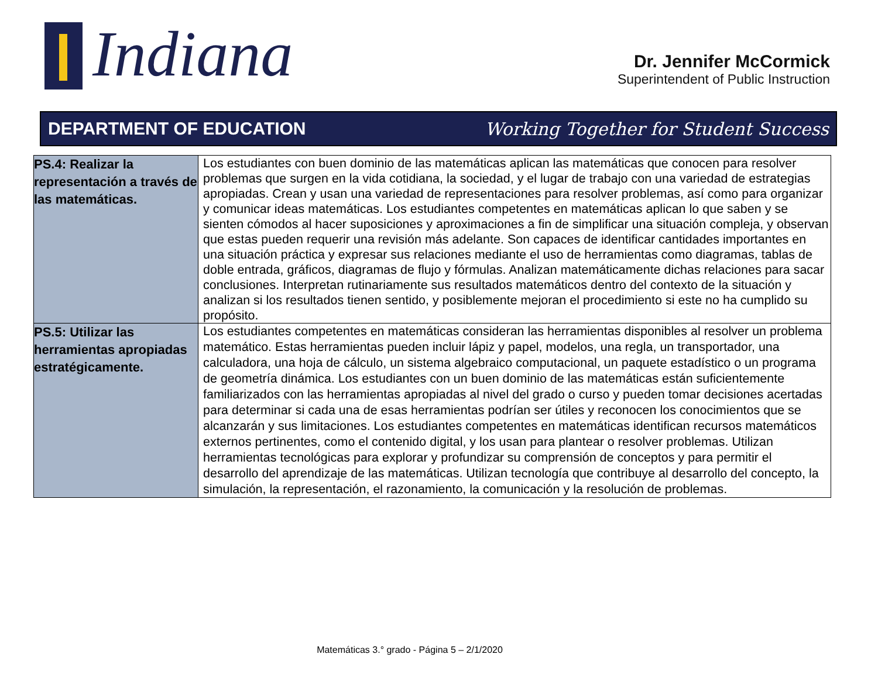Indiana
Dr. Jennifer McCormick
Superintendent of Public Instruction
DEPARTMENT OF EDUCATION Working Together for Student Success
| PS.4: Realizar la representación a través de las matemáticas. | Los estudiantes con buen dominio de las matemáticas aplican las matemáticas que conocen para resolver problemas que surgen en la vida cotidiana, la sociedad, y el lugar de trabajo con una variedad de estrategias apropiadas. Crean y usan una variedad de representaciones para resolver problemas, así como para organizar y comunicar ideas matemáticas. Los estudiantes competentes en matemáticas aplican lo que saben y se sienten cómodos al hacer suposiciones y aproximaciones a fin de simplificar una situación compleja, y observan que estas pueden requerir una revisión más adelante. Son capaces de identificar cantidades importantes en una situación práctica y expresar sus relaciones mediante el uso de herramientas como diagramas, tablas de doble entrada, gráficos, diagramas de flujo y fórmulas. Analizan matemáticamente dichas relaciones para sacar conclusiones. Interpretan rutinariamente sus resultados matemáticos dentro del contexto de la situación y analizan si los resultados tienen sentido, y posiblemente mejoran el procedimiento si este no ha cumplido su propósito. |
| PS.5: Utilizar las herramientas apropiadas estratégicamente. | Los estudiantes competentes en matemáticas consideran las herramientas disponibles al resolver un problema matemático. Estas herramientas pueden incluir lápiz y papel, modelos, una regla, un transportador, una calculadora, una hoja de cálculo, un sistema algebraico computacional, un paquete estadístico o un programa de geometría dinámica. Los estudiantes con un buen dominio de las matemáticas están suficientemente familiarizados con las herramientas apropiadas al nivel del grado o curso y pueden tomar decisiones acertadas para determinar si cada una de esas herramientas podrían ser útiles y reconocen los conocimientos que se alcanzarán y sus limitaciones. Los estudiantes competentes en matemáticas identifican recursos matemáticos externos pertinentes, como el contenido digital, y los usan para plantear o resolver problemas. Utilizan herramientas tecnológicas para explorar y profundizar su comprensión de conceptos y para permitir el desarrollo del aprendizaje de las matemáticas. Utilizan tecnología que contribuye al desarrollo del concepto, la simulación, la representación, el razonamiento, la comunicación y la resolución de problemas. |
Matemáticas 3.° grado - Página 5 – 2/1/2020